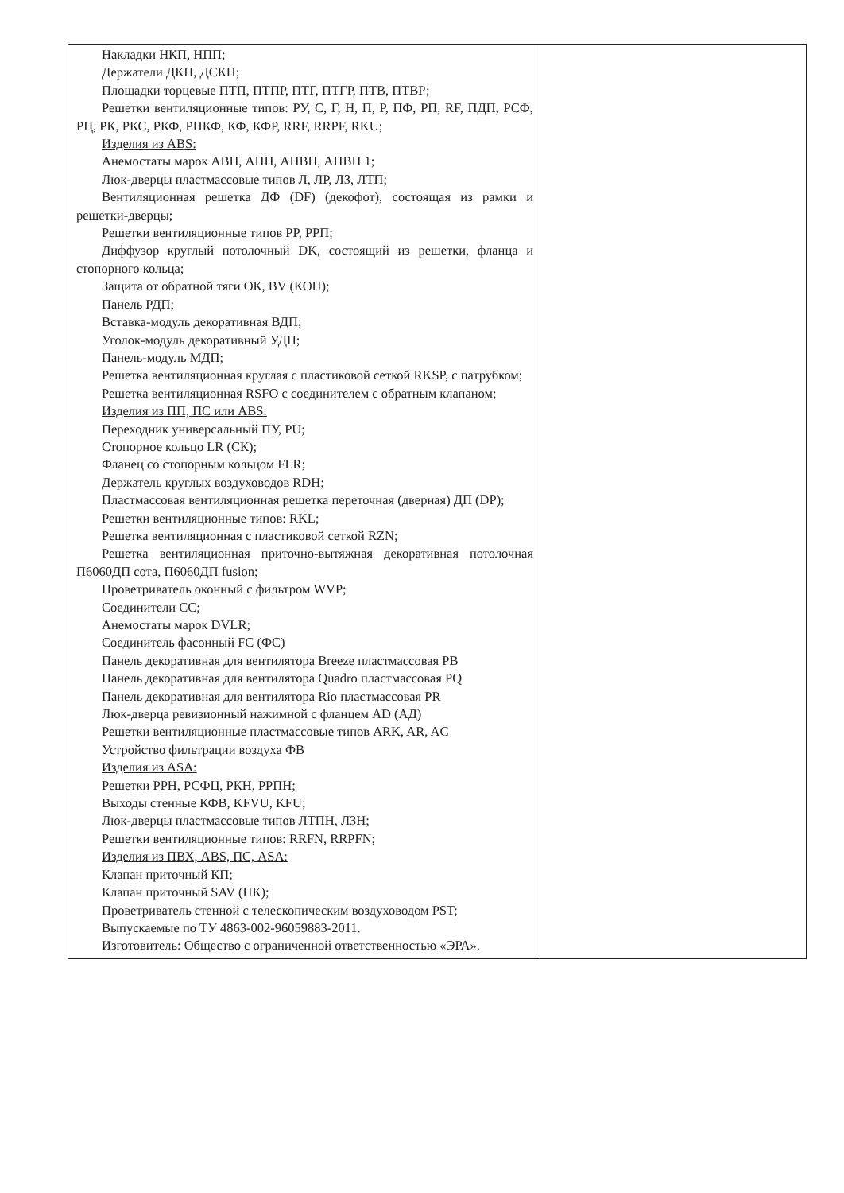| Накладки НКП, НПП; Держатели ДКП, ДСКП; Площадки торцевые ПТП, ПТПР, ПТГ, ПТГР, ПТВ, ПТВР; Решетки вентиляционные типов: РУ, С, Г, Н, П, Р, ПФ, РП, RF, ПДП, РСФ, РЦ, РК, РКС, РКФ, РПКФ, КФ, КФР, RRF, RRPF, RKU; Изделия из ABS: Анемостаты марок АВП, АПП, АПВП, АПВП 1; Люк-дверцы пластмассовые типов Л, ЛР, ЛЗ, ЛТП; Вентиляционная решетка ДФ (DF) (декофот), состоящая из рамки и решетки-дверцы; Решетки вентиляционные типов РР, РРП; Диффузор круглый потолочный DK, состоящий из решетки, фланца и стопорного кольца; Защита от обратной тяги ОК, BV (КОП); Панель РДП; Вставка-модуль декоративная ВДП; Уголок-модуль декоративный УДП; Панель-модуль МДП; Решетка вентиляционная круглая с пластиковой сеткой RKSP, с патрубком; Решетка вентиляционная RSFO с соединителем с обратным клапаном; Изделия из ПП, ПС или ABS: Переходник универсальный ПУ, PU; Стопорное кольцо LR (СК); Фланец со стопорным кольцом FLR; Держатель круглых воздуховодов RDH; Пластмассовая вентиляционная решетка переточная (дверная) ДП (DP); Решетки вентиляционные типов: RKL; Решетка вентиляционная с пластиковой сеткой RZN; Решетка вентиляционная приточно-вытяжная декоративная потолочная П6060ДП сота, П6060ДП fusion; Проветриватель оконный с фильтром WVP; Соединители СС; Анемостаты марок DVLR; Соединитель фасонный FC (ФС) Панель декоративная для вентилятора Breeze пластмассовая PB Панель декоративная для вентилятора Quadro пластмассовая PQ Панель декоративная для вентилятора Rio пластмассовая PR Люк-дверца ревизионный нажимной с фланцем AD (АД) Решетки вентиляционные пластмассовые типов ARK, AR, AC Устройство фильтрации воздуха ФВ Изделия из ASA: Решетки РРН, РСФЦ, РКН, РРПН; Выходы стенные КФВ, KFVU, KFU; Люк-дверцы пластмассовые типов ЛТПН, ЛЗН; Решетки вентиляционные типов: RRFN, RRPFN; Изделия из ПВХ, ABS, ПС, ASA: Клапан приточный КП; Клапан приточный SAV (ПК); Проветриватель стенной с телескопическим воздуховодом PST; Выпускаемые по ТУ 4863-002-96059883-2011. Изготовитель: Общество с ограниченной ответственностью «ЭРА». | |